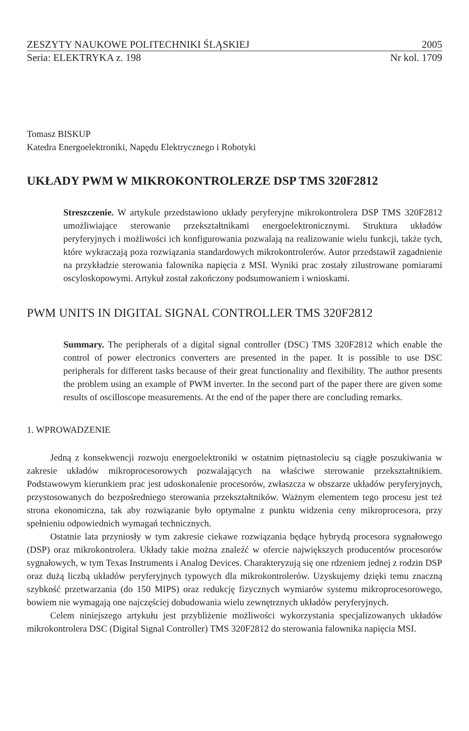ZESZYTY NAUKOWE POLITECHNIKI ŚLĄSKIEJ 2005
Seria: ELEKTRYKA z. 198 Nr kol. 1709
Tomasz BISKUP
Katedra Energoelektroniki, Napędu Elektrycznego i Robotyki
UKŁADY PWM W MIKROKONTROLERZE DSP TMS 320F2812
Streszczenie. W artykule przedstawiono układy peryferyjne mikrokontrolera DSP TMS 320F2812 umożliwiające sterowanie przekształtnikami energoelektronicznymi. Struktura układów peryferyjnych i możliwości ich konfigurowania pozwalają na realizowanie wielu funkcji, także tych, które wykraczają poza rozwiązania standardowych mikrokontrolerów. Autor przedstawił zagadnienie na przykładzie sterowania falownika napięcia z MSI. Wyniki prac zostały zilustrowane pomiarami oscyloskopowymi. Artykuł został zakończony podsumowaniem i wnioskami.
PWM UNITS IN DIGITAL SIGNAL CONTROLLER TMS 320F2812
Summary. The peripherals of a digital signal controller (DSC) TMS 320F2812 which enable the control of power electronics converters are presented in the paper. It is possible to use DSC peripherals for different tasks because of their great functionality and flexibility. The author presents the problem using an example of PWM inverter. In the second part of the paper there are given some results of oscilloscope measurements. At the end of the paper there are concluding remarks.
1. WPROWADZENIE
Jedną z konsekwencji rozwoju energoelektroniki w ostatnim piętnastoleciu są ciągłe poszukiwania w zakresie układów mikroprocesorowych pozwalających na właściwe sterowanie przekształtnikiem. Podstawowym kierunkiem prac jest udoskonalenie procesorów, zwłaszcza w obszarze układów peryferyjnych, przystosowanych do bezpośredniego sterowania przekształtników. Ważnym elementem tego procesu jest też strona ekonomiczna, tak aby rozwiązanie było optymalne z punktu widzenia ceny mikroprocesora, przy spełnieniu odpowiednich wymagań technicznych.
Ostatnie lata przyniosły w tym zakresie ciekawe rozwiązania będące hybrydą procesora sygnałowego (DSP) oraz mikrokontrolera. Układy takie można znaleźć w ofercie największych producentów procesorów sygnałowych, w tym Texas Instruments i Analog Devices. Charakteryzują się one rdzeniem jednej z rodzin DSP oraz dużą liczbą układów peryferyjnych typowych dla mikrokontrolerów. Uzyskujemy dzięki temu znaczną szybkość przetwarzania (do 150 MIPS) oraz redukcję fizycznych wymiarów systemu mikroprocesorowego, bowiem nie wymagają one najczęściej dobudowania wielu zewnętrznych układów peryferyjnych.
Celem niniejszego artykułu jest przybliżenie możliwości wykorzystania specjalizowanych układów mikrokontrolera DSC (Digital Signal Controller) TMS 320F2812 do sterowania falownika napięcia MSI.